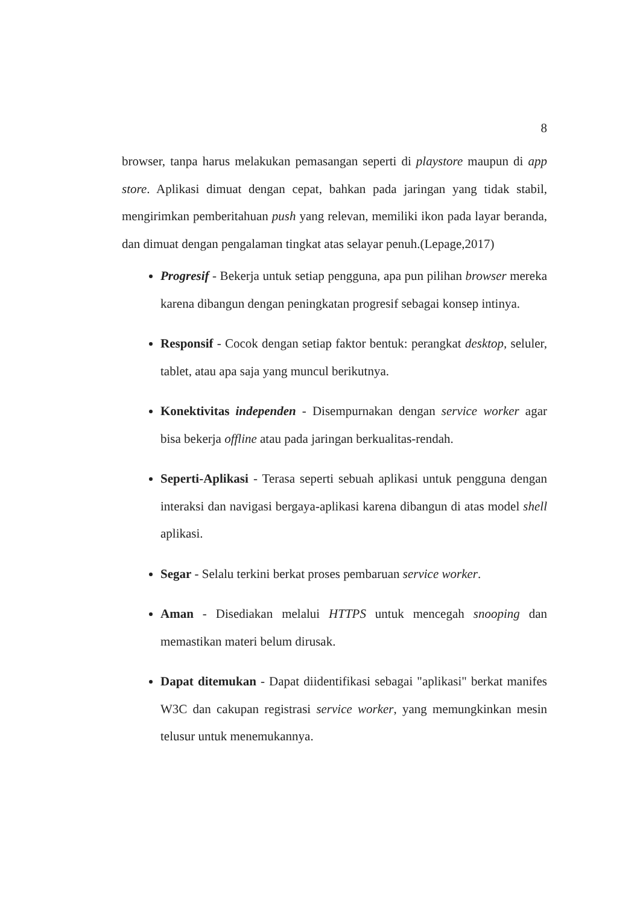8
browser, tanpa harus melakukan pemasangan seperti di playstore maupun di app store. Aplikasi dimuat dengan cepat, bahkan pada jaringan yang tidak stabil, mengirimkan pemberitahuan push yang relevan, memiliki ikon pada layar beranda, dan dimuat dengan pengalaman tingkat atas selayar penuh.(Lepage,2017)
Progresif - Bekerja untuk setiap pengguna, apa pun pilihan browser mereka karena dibangun dengan peningkatan progresif sebagai konsep intinya.
Responsif - Cocok dengan setiap faktor bentuk: perangkat desktop, seluler, tablet, atau apa saja yang muncul berikutnya.
Konektivitas independen - Disempurnakan dengan service worker agar bisa bekerja offline atau pada jaringan berkualitas-rendah.
Seperti-Aplikasi - Terasa seperti sebuah aplikasi untuk pengguna dengan interaksi dan navigasi bergaya-aplikasi karena dibangun di atas model shell aplikasi.
Segar - Selalu terkini berkat proses pembaruan service worker.
Aman - Disediakan melalui HTTPS untuk mencegah snooping dan memastikan materi belum dirusak.
Dapat ditemukan - Dapat diidentifikasi sebagai "aplikasi" berkat manifes W3C dan cakupan registrasi service worker, yang memungkinkan mesin telusur untuk menemukannya.